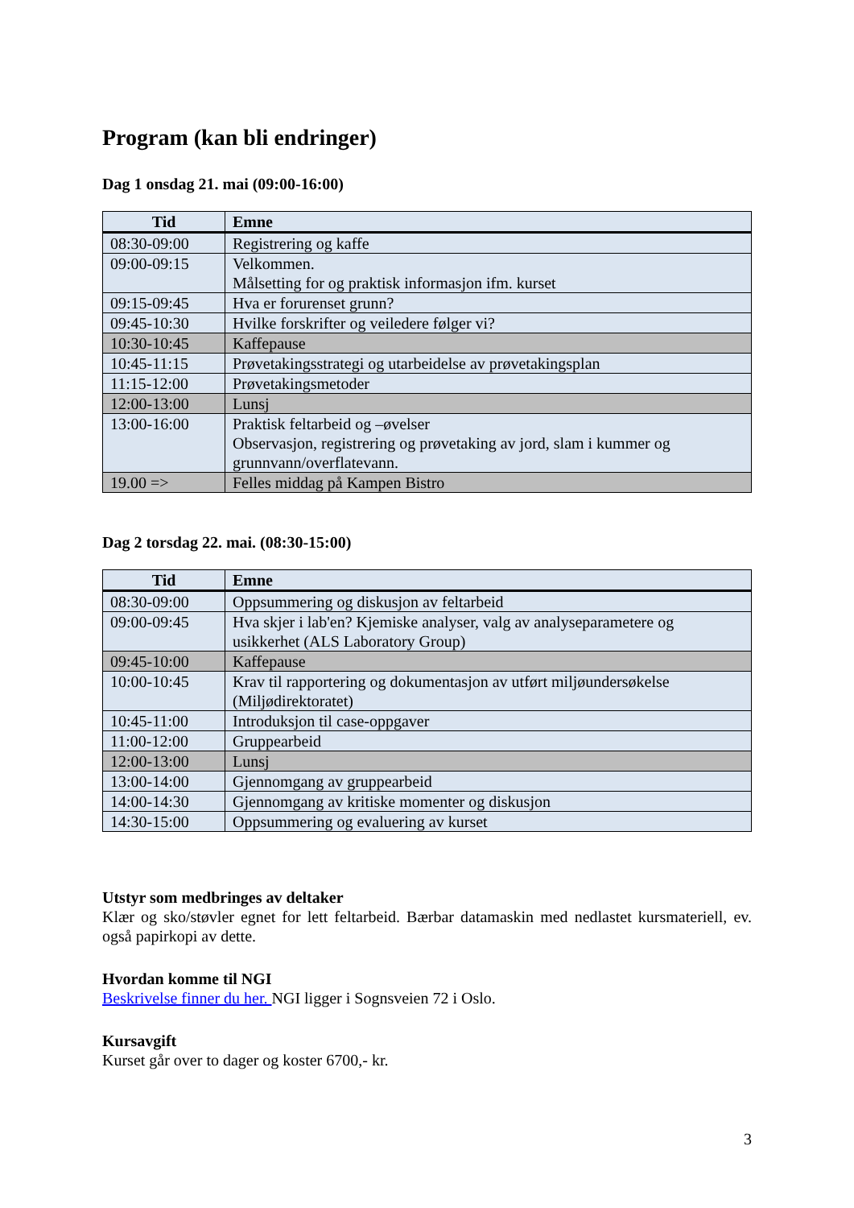Program (kan bli endringer)
Dag 1 onsdag 21. mai (09:00-16:00)
| Tid | Emne |
| --- | --- |
| 08:30-09:00 | Registrering og kaffe |
| 09:00-09:15 | Velkommen. Målsetting for og praktisk informasjon ifm. kurset |
| 09:15-09:45 | Hva er forurenset grunn? |
| 09:45-10:30 | Hvilke forskrifter og veiledere følger vi? |
| 10:30-10:45 | Kaffepause |
| 10:45-11:15 | Prøvetakingsstrategi og utarbeidelse av prøvetakingsplan |
| 11:15-12:00 | Prøvetakingsmetoder |
| 12:00-13:00 | Lunsj |
| 13:00-16:00 | Praktisk feltarbeid og –øvelser Observasjon, registrering og prøvetaking av jord, slam i kummer og grunnvann/overflatevann. |
| 19.00 => | Felles middag på Kampen Bistro |
Dag 2 torsdag 22. mai. (08:30-15:00)
| Tid | Emne |
| --- | --- |
| 08:30-09:00 | Oppsummering og diskusjon av feltarbeid |
| 09:00-09:45 | Hva skjer i lab'en? Kjemiske analyser, valg av analyseparametere og usikkerhet (ALS Laboratory Group) |
| 09:45-10:00 | Kaffepause |
| 10:00-10:45 | Krav til rapportering og dokumentasjon av utført miljøundersøkelse (Miljødirektoratet) |
| 10:45-11:00 | Introduksjon til case-oppgaver |
| 11:00-12:00 | Gruppearbeid |
| 12:00-13:00 | Lunsj |
| 13:00-14:00 | Gjennomgang av gruppearbeid |
| 14:00-14:30 | Gjennomgang av kritiske momenter og diskusjon |
| 14:30-15:00 | Oppsummering og evaluering av kurset |
Utstyr som medbringes av deltaker
Klær og sko/støvler egnet for lett feltarbeid. Bærbar datamaskin med nedlastet kursmateriell, ev. også papirkopi av dette.
Hvordan komme til NGI
Beskrivelse finner du her. NGI ligger i Sognsveien 72 i Oslo.
Kursavgift
Kurset går over to dager og koster 6700,- kr.
3